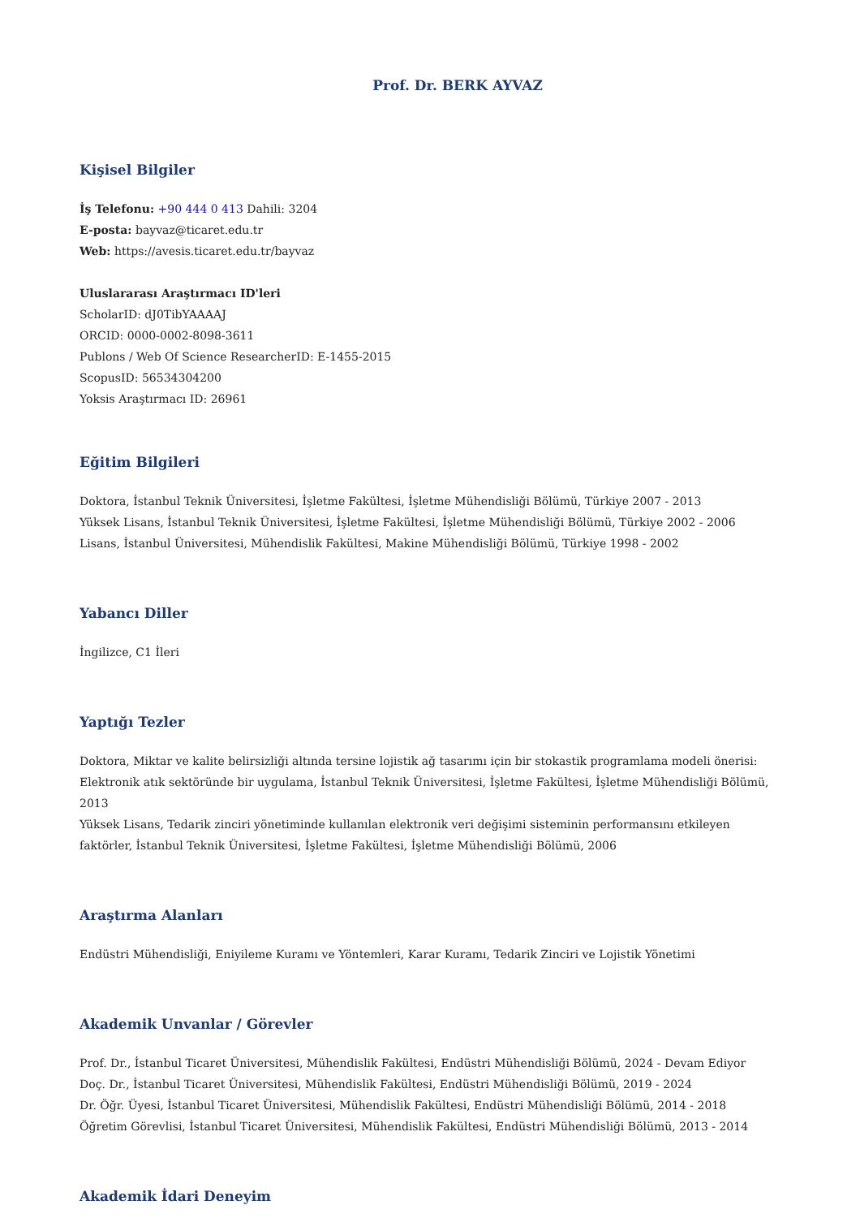Prof. Dr. BERK AYVAZ
Kişisel Bilgiler
İş Telefonu: +90 444 0 413 Dahili: 3204
E-posta: bayvaz@ticaret.edu.tr
Web: https://avesis.ticaret.edu.tr/bayvaz
Uluslararası Araştırmacı ID'leri
ScholarID: dJ0TibYAAAAJ
ORCID: 0000-0002-8098-3611
Publons / Web Of Science ResearcherID: E-1455-2015
ScopusID: 56534304200
Yoksis Araştırmacı ID: 26961
Eğitim Bilgileri
Doktora, İstanbul Teknik Üniversitesi, İşletme Fakültesi, İşletme Mühendisliği Bölümü, Türkiye 2007 - 2013
Yüksek Lisans, İstanbul Teknik Üniversitesi, İşletme Fakültesi, İşletme Mühendisliği Bölümü, Türkiye 2002 - 2006
Lisans, İstanbul Üniversitesi, Mühendislik Fakültesi, Makine Mühendisliği Bölümü, Türkiye 1998 - 2002
Yabancı Diller
İngilizce, C1 İleri
Yaptığı Tezler
Doktora, Miktar ve kalite belirsizliği altında tersine lojistik ağ tasarımı için bir stokastik programlama modeli önerisi: Elektronik atık sektöründe bir uygulama, İstanbul Teknik Üniversitesi, İşletme Fakültesi, İşletme Mühendisliği Bölümü, 2013
Yüksek Lisans, Tedarik zinciri yönetiminde kullanılan elektronik veri değişimi sisteminin performansını etkileyen faktörler, İstanbul Teknik Üniversitesi, İşletme Fakültesi, İşletme Mühendisliği Bölümü, 2006
Araştırma Alanları
Endüstri Mühendisliği, Eniyileme Kuramı ve Yöntemleri, Karar Kuramı, Tedarik Zinciri ve Lojistik Yönetimi
Akademik Unvanlar / Görevler
Prof. Dr., İstanbul Ticaret Üniversitesi, Mühendislik Fakültesi, Endüstri Mühendisliği Bölümü, 2024 - Devam Ediyor
Doç. Dr., İstanbul Ticaret Üniversitesi, Mühendislik Fakültesi, Endüstri Mühendisliği Bölümü, 2019 - 2024
Dr. Öğr. Üyesi, İstanbul Ticaret Üniversitesi, Mühendislik Fakültesi, Endüstri Mühendisliği Bölümü, 2014 - 2018
Öğretim Görevlisi, İstanbul Ticaret Üniversitesi, Mühendislik Fakültesi, Endüstri Mühendisliği Bölümü, 2013 - 2014
Akademik İdari Deneyim